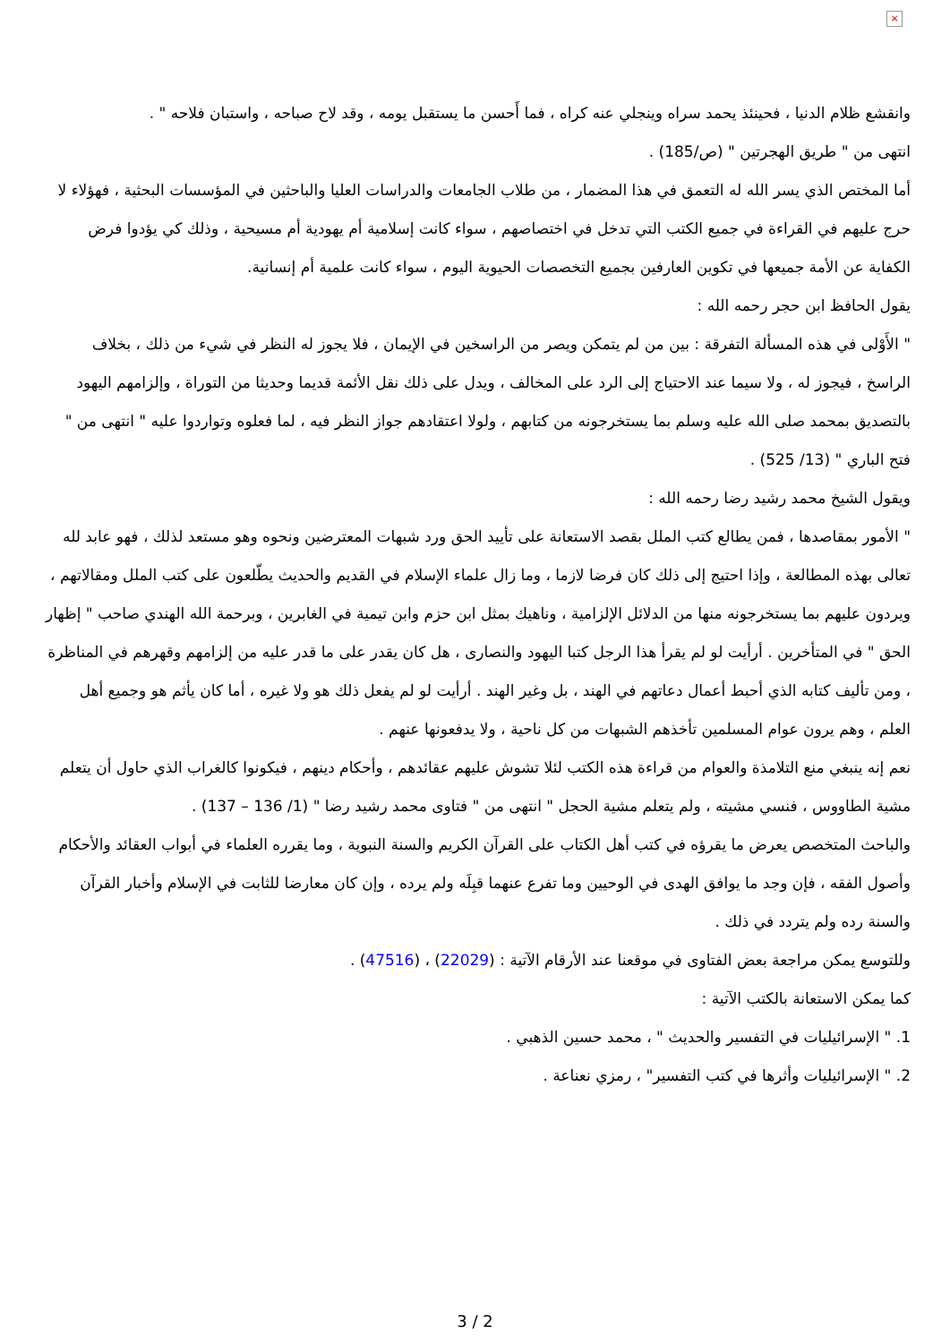×
وانقشع ظلام الدنيا ، فحينئذ يحمد سراه وينجلي عنه كراه ، فما أَحسن ما يستقبل يومه ، وقد لاح صباحه ، واستبان فلاحه " .
انتهى من " طريق الهجرتين " (ص/185) .
أما المختص الذي يسر الله له التعمق في هذا المضمار ، من طلاب الجامعات والدراسات العليا والباحثين في المؤسسات البحثية ، فهؤلاء لا حرج عليهم في القراءة في جميع الكتب التي تدخل في اختصاصهم ، سواء كانت إسلامية أم يهودية أم مسيحية ، وذلك كي يؤدوا فرض الكفاية عن الأمة جميعها في تكوين العارفين بجميع التخصصات الحيوية اليوم ، سواء كانت علمية أم إنسانية.
يقول الحافظ ابن حجر رحمه الله :
" الأَوْلى في هذه المسألة التفرقة : بين من لم يتمكن ويصر من الراسخين في الإيمان ، فلا يجوز له النظر في شيء من ذلك ، بخلاف الراسخ ، فيجوز له ، ولا سيما عند الاحتياج إلى الرد على المخالف ، ويدل على ذلك نقل الأئمة قديما وحديثا من التوراة ، وإلزامهم اليهود بالتصديق بمحمد صلى الله عليه وسلم بما يستخرجونه من كتابهم ، ولولا اعتقادهم جواز النظر فيه ، لما فعلوه وتواردوا عليه " انتهى من " فتح الباري " (13/ 525) .
ويقول الشيخ محمد رشيد رضا رحمه الله :
" الأمور بمقاصدها ، فمن يطالع كتب الملل بقصد الاستعانة على تأييد الحق ورد شبهات المعترضين ونحوه وهو مستعد لذلك ، فهو عابد لله تعالى بهذه المطالعة ، وإذا احتيج إلى ذلك كان فرضا لازما ، وما زال علماء الإسلام في القديم والحديث يطّلعون على كتب الملل ومقالاتهم ، ويردون عليهم بما يستخرجونه منها من الدلائل الإلزامية ، وناهيك بمثل ابن حزم وابن تيمية في الغابرين ، وبرحمة الله الهندي صاحب " إظهار الحق " في المتأخرين . أرأيت لو لم يقرأ هذا الرجل كتبا اليهود والنصارى ، هل كان يقدر على ما قدر عليه من إلزامهم وقهرهم في المناظرة ، ومن تأليف كتابه الذي أحبط أعمال دعاتهم في الهند ، بل وغير الهند . أرأيت لو لم يفعل ذلك هو ولا غيره ، أما كان يأثم هو وجميع أهل العلم ، وهم يرون عوام المسلمين تأخذهم الشبهات من كل ناحية ، ولا يدفعونها عنهم .
نعم إنه ينبغي منع التلامذة والعوام من قراءة هذه الكتب لئلا تشوش عليهم عقائدهم ، وأحكام دينهم ، فيكونوا كالغراب الذي حاول أن يتعلم مشية الطاووس ، فنسي مشيته ، ولم يتعلم مشية الحجل " انتهى من " فتاوى محمد رشيد رضا " (1/ 136 – 137) .
والباحث المتخصص يعرض ما يقرؤه في كتب أهل الكتاب على القرآن الكريم والسنة النبوية ، وما يقرره العلماء في أبواب العقائد والأحكام وأصول الفقه ، فإن وجد ما يوافق الهدى في الوحيين وما تفرع عنهما قبِلَه ولم يرده ، وإن كان معارضا للثابت في الإسلام وأخبار القرآن والسنة رده ولم يتردد في ذلك .
وللتوسع يمكن مراجعة بعض الفتاوى في موقعنا عند الأرقام الآتية : (22029) ، (47516) .
كما يمكن الاستعانة بالكتب الآتية :
1. " الإسرائيليات في التفسير والحديث " ، محمد حسين الذهبي .
2. " الإسرائيليات وأثرها في كتب التفسير" ، رمزي نعناعة .
3 / 2